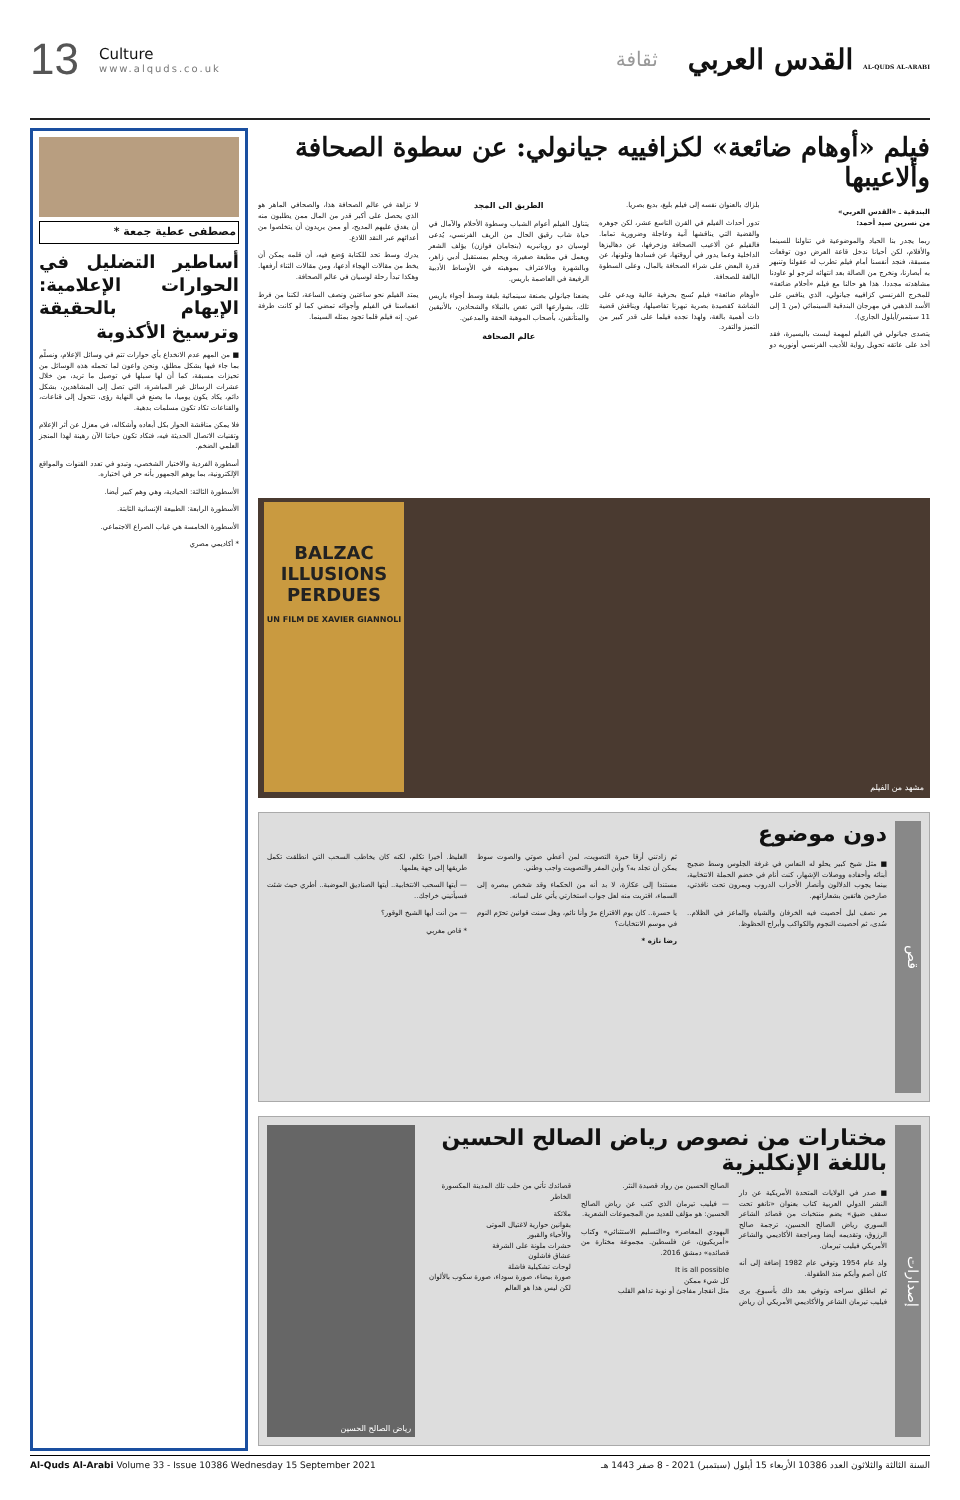13
Culture
www.alquds.co.uk
ثقافة
القدس العربي AL-QUDS AL-ARABI
فيلم «أوهام ضائعة» لكزافييه جيانولي: عن سطوة الصحافة وألاعيبها
البندقية ـ «القدس العربي»
من نسرين سيد أحمد:
ربما يجدر بنا الحياد والموضوعية في تناولنا للسينما والأفلام، لكن أحيانا ندخل قاعة العرض دون توقعات مسبقة، فنجد أنفسنا أمام فيلم تطرب له عقولنا وتنبهر به أبصارنا، ونخرج من الصالة بعد انتهائه لنرجو لو عاودنا مشاهدته مجددا. هذا هو حالنا مع فيلم «أحلام ضائعة» للمخرج الفرنسي كزافييه جيانولي، الذي ينافس على الأسد الذهبي في مهرجان البندقية السينمائي (من 1 إلى 11 سبتمبر/أيلول الجاري).
يتصدى جيانولي في الفيلم لمهمة ليست باليسيرة، فقد أخذ على عاتقه تحويل رواية للأديب الفرنسي أونوريه دو بلزاك بالعنوان نفسه إلى فيلم بليغ، بديع بصريا.
تدور أحداث الفيلم في القرن التاسع عشر، لكن جوهره والقضية التي يناقشها آنية وعاجلة وضرورية تماما. فالفيلم عن ألاعيب الصحافة وزخرفها، عن دهاليزها الداخلية وعما يدور في أروقتها، عن فسادها وتلونها، عن قدرة البعض على شراء الصحافة بالمال، وعلى السطوة البالغة للصحافة.
«أوهام ضائعة» فيلم نُسج بحرفية عالية ويدعي على الشاشة كقصيدة بصرية تبهرنا تفاصيلها، ويناقش قضية ذات أهمية بالغة، ولهذا نجده فيلما على قدر كبير من التميز والتفرد.
الطريق الى المجد
يتناول الفيلم أعوام الشباب وسطوة الأحلام والآمال في حياة شاب رقيق الحال من الريف الفرنسي، يُدعى لوسيان دو روبانبريه (بنجامان فوازن) يؤلف الشعر ويعمل في مطبعة صغيرة، ويحلم بمستقبل أدبي زاهر، وبالشهرة وبالاعتراف بموهبته في الأوساط الأدبية الرفيعة في العاصمة باريس.
يضعنا جيانولي بصنعة سينمائية بليغة وسط أجواء باريس تلك، بشوارعها التي تغص بالنبلاء والشحاذين، بالأنيقين والمتأنقين، بأصحاب الموهبة الحقة والمدعين.
عالم الصحافة
لا نزاهة في عالم الصحافة هذا، والصحافي الماهر هو الذي يحصل على أكبر قدر من المال ممن يطلبون منه أن يغدق عليهم المديح، أو ممن يريدون أن يتخلصوا من أعدائهم عبر النقد اللاذع.
يدرك وسط تحد للكتابة وُضع فيه، أن قلمه يمكن أن يخط من مقالات الهجاء أذعها، ومن مقالات الثناء أرفعها. وهكذا تبدأ رحلة لوسيان في عالم الصحافة.
يمتد الفيلم نحو ساعتين ونصف الساعة، لكننا من فرط انغماسنا في الفيلم وأجوائه تمضي كما لو كانت طرفة عين. إنه فيلم قلما تجود بمثله السينما.
مشهد من الفيلم
BALZAC
ILLUSIONS PERDUES
UN FILM DE XAVIER GIANNOLI
قص
دون موضوع
■ مثل شيخ كبير يحلو له النعاس في غرفة الجلوس وسط ضجيج أبنائه وأحفاده ووصلات الإشهار، كنت أنام في خضم الحملة الانتخابية، بينما يجوب الدلالون وأنصار الأحزاب الدروب ويمرون تحت نافذتي، صارخين هاتفين بشعاراتهم.
مر نصف ليل أحصيت فيه الخرفان والشياه والماعز في الظلام.. سُدى، ثم أحصيت النجوم والكواكب وأبراج الحظوظ.
ثم زادتني أرقا حيرة التصويت، لمن أعطي صوتي والصوت سوط يمكن أن تجلد به؟ وأين المفر والتصويت واجب وطني.
مستندا إلى عكازة، لا بد أنه من الحكماء وقد شخص ببصره إلى السماء، اقتربت منه لعل جواب استخارتي يأتي على لسانه.
يا حسرة.. كان يوم الاقتراع مرّ وأنا نائم، وهل سنت قوانين تحرّم النوم في موسم الانتخابات؟
رضا نازه *
الغليظ. أخيرا تكلم، لكنه كان يخاطب السحب التي انطلقت تكمل طريقها إلى جهة يعلمها.
— أيتها السحب الانتخابية.. أيتها الصناديق الموضبة.. أطري حيث شئت فسيأتيني خراجك..
— من أنت أيها الشيخ الوقور؟
* قاص مغربي
إصدارات
مختارات من نصوص رياض الصالح الحسين باللغة الإنكليزية
■ صدر في الولايات المتحدة الأمريكية عن دار النشر الدولي العربية كتاب بعنوان «تانغو تحت سقف ضيق» يضم منتخبات من قصائد الشاعر السوري رياض الصالح الحسين، ترجمة صالح الرزوق، وتقديمه أيضا ومراجعة الأكاديمي والشاعر الأمريكي فيليب تيرمان.
ولد عام 1954 وتوفي عام 1982 إضافة إلى أنه كان أصم وأبكم منذ الطفولة.
ثم انطلق سراحه وتوفي بعد ذلك بأسبوع. يرى فيليب تيرمان الشاعر والأكاديمي الأمريكي أن رياض الصالح الحسين من رواد قصيدة النثر.
— فيليب تيرمان الذي كتب عن رياض الصالح الحسين: هو مؤلف للعديد من المجموعات الشعرية.
اليهودي المعاصر» و«التسليم الاستثنائي» وكتاب «أمريكيون، عن فلسطين. مجموعة مختارة من قصائده» دمشق 2016.
It is all possible
كل شيء ممكن
مثل انفجار مفاجئ أو نوبة تداهم القلب
قصائدك تأتي من حلب تلك المدينة المكسورة
الخاطر
ملائكة
بقوانين حوارية لاغتيال الموتى
والأحياء والقبور
حشرات ملونة على الشرفة
عشاق فاشلون
لوحات تشكيلية فاشلة
صورة بيضاء، صورة سوداء، صورة سكوب بالألوان
لكن ليس هذا هو العالم
رياض الصالح الحسين
مصطفى عطية جمعة *
أساطير التضليل في الحوارات الإعلامية: الإيهام بالحقيقة وترسيخ الأكذوبة
■ من المهم عدم الانخداع بأي حوارات تتم في وسائل الإعلام، ونسلّم بما جاء فيها بشكل مطلق، ونحن واعون لما تحمله هذه الوسائل من تحيزات مسبقة، كما أن لها سبلها في توصيل ما تريد، من خلال عشرات الرسائل غير المباشرة، التي تصل إلى المشاهدين، بشكل دائم، يكاد يكون يوميا، ما يصنع في النهاية رؤى، تتحول إلى قناعات، والقناعات تكاد تكون مسلمات بدهية.
فلا يمكن مناقشة الحوار بكل أبعاده وأشكاله، في معزل عن أثر الإعلام وتقنيات الاتصال الحديثة فيه، فتكاد تكون حياتنا الآن رهينة لهذا المنجز العلمي الضخم.
أسطورة الفردية والاختيار الشخصي، وتبدو في تعدد القنوات والمواقع الإلكترونية، بما يوهم الجمهور بأنه حر في اختياره.
الأسطورة الثالثة: الحيادية، وهي وهم كبير أيضا.
الأسطورة الرابعة: الطبيعة الإنسانية الثابتة.
الأسطورة الخامسة هي غياب الصراع الاجتماعي.
* أكاديمي مصري
السنة الثالثة والثلاثون العدد 10386 الأربعاء 15 أيلول (سبتمبر) 2021 - 8 صفر 1443 هـ Al-Quds Al-Arabi Volume 33 - Issue 10386 Wednesday 15 September 2021